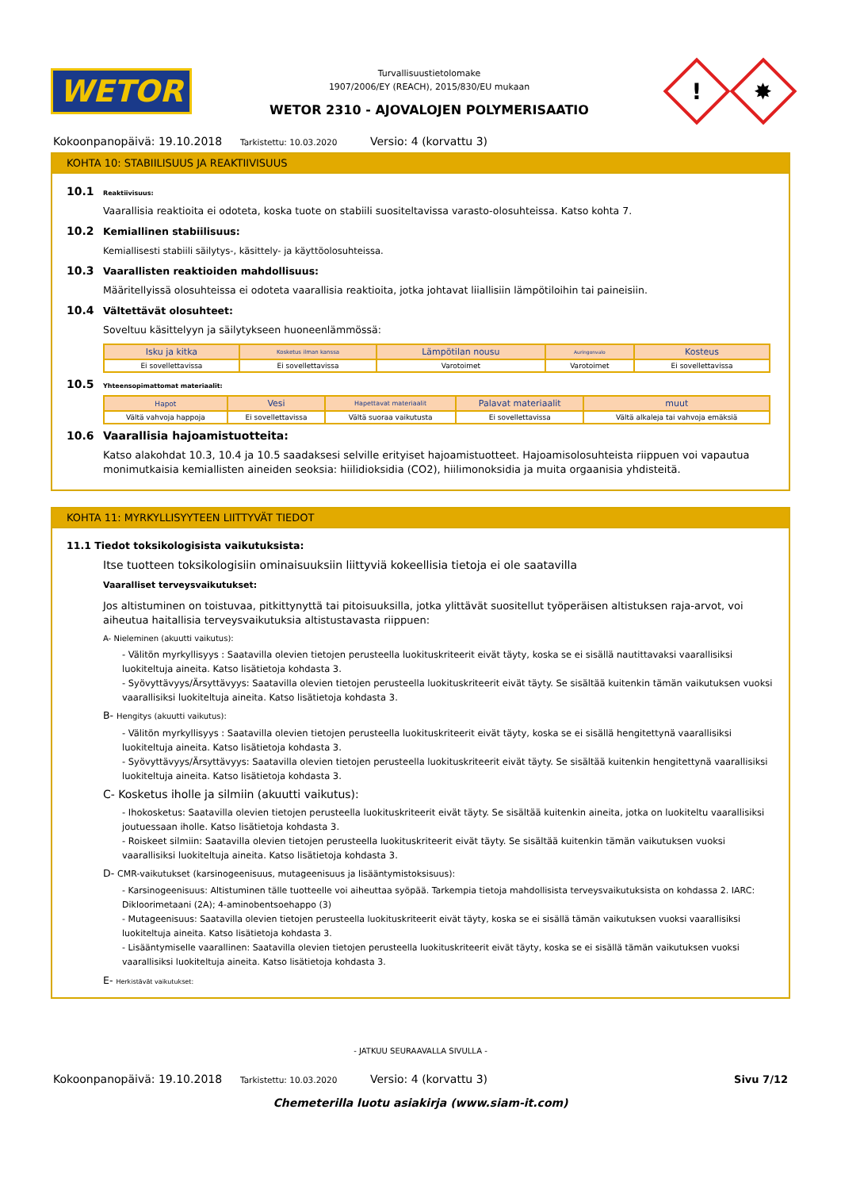WETOR
Turvallisuustietolomake
1907/2006/EY (REACH), 2015/830/EU mukaan
WETOR 2310 - AJOVALOJEN POLYMERISAATIO
!
✸
Kokoonpanopäivä: 19.10.2018 Tarkistettu: 10.03.2020 Versio: 4 (korvattu 3)
KOHTA 10: STABIILISUUS JA REAKTIIVISUUS
10.1 Reaktiivisuus:
Vaarallisia reaktioita ei odoteta, koska tuote on stabiili suositeltavissa varasto-olosuhteissa. Katso kohta 7.
10.2 Kemiallinen stabiilisuus:
Kemiallisesti stabiili säilytys-, käsittely- ja käyttöolosuhteissa.
10.3 Vaarallisten reaktioiden mahdollisuus:
Määritellyissä olosuhteissa ei odoteta vaarallisia reaktioita, jotka johtavat liiallisiin lämpötiloihin tai paineisiin.
10.4 Vältettävät olosuhteet:
Soveltuu käsittelyyn ja säilytykseen huoneenlämmössä:
| Isku ja kitka | Kosketus ilman kanssa | Lämpötilan nousu | Auringonvalo | Kosteus |
| --- | --- | --- | --- | --- |
| Ei sovellettavissa | Ei sovellettavissa | Varotoimet | Varotoimet | Ei sovellettavissa |
10.5 Yhteensopimattomat materiaalit:
| Hapot | Vesi | Hapettavat materiaalit | Palavat materiaalit | muut |
| --- | --- | --- | --- | --- |
| Vältä vahvoja happoja | Ei sovellettavissa | Vältä suoraa vaikutusta | Ei sovellettavissa | Vältä alkaleja tai vahvoja emäksiä |
10.6 Vaarallisia hajoamistuotteita:
Katso alakohdat 10.3, 10.4 ja 10.5 saadaksesi selville erityiset hajoamistuotteet. Hajoamisolosuhteista riippuen voi vapautua monimutkaisia kemiallisten aineiden seoksia: hiilidioksidia (CO2), hiilimonoksidia ja muita orgaanisia yhdisteitä.
KOHTA 11: MYRKYLLISYYTEEN LIITTYVÄT TIEDOT
11.1 Tiedot toksikologisista vaikutuksista:
Itse tuotteen toksikologisiin ominaisuuksiin liittyviä kokeellisia tietoja ei ole saatavilla
Vaaralliset terveysvaikutukset:
Jos altistuminen on toistuvaa, pitkittynyttä tai pitoisuuksilla, jotka ylittävät suositellut työperäisen altistuksen raja-arvot, voi aiheutua haitallisia terveysvaikutuksia altistustavasta riippuen:
A- Nieleminen (akuutti vaikutus):
- Välitön myrkyllisyys : Saatavilla olevien tietojen perusteella luokituskriteerit eivät täyty, koska se ei sisällä nautittavaksi vaarallisiksi luokiteltuja aineita. Katso lisätietoja kohdasta 3.
- Syövyttävyys/Ärsyttävyys: Saatavilla olevien tietojen perusteella luokituskriteerit eivät täyty. Se sisältää kuitenkin tämän vaikutuksen vuoksi vaarallisiksi luokiteltuja aineita. Katso lisätietoja kohdasta 3.
B- Hengitys (akuutti vaikutus):
- Välitön myrkyllisyys : Saatavilla olevien tietojen perusteella luokituskriteerit eivät täyty, koska se ei sisällä hengitettynä vaarallisiksi luokiteltuja aineita. Katso lisätietoja kohdasta 3.
- Syövyttävyys/Ärsyttävyys: Saatavilla olevien tietojen perusteella luokituskriteerit eivät täyty. Se sisältää kuitenkin hengitettynä vaarallisiksi luokiteltuja aineita. Katso lisätietoja kohdasta 3.
C- Kosketus iholle ja silmiin (akuutti vaikutus):
- Ihokosketus: Saatavilla olevien tietojen perusteella luokituskriteerit eivät täyty. Se sisältää kuitenkin aineita, jotka on luokiteltu vaarallisiksi joutuessaan iholle. Katso lisätietoja kohdasta 3.
- Roiskeet silmiin: Saatavilla olevien tietojen perusteella luokituskriteerit eivät täyty. Se sisältää kuitenkin tämän vaikutuksen vuoksi vaarallisiksi luokiteltuja aineita. Katso lisätietoja kohdasta 3.
D- CMR-vaikutukset (karsinogeenisuus, mutageenisuus ja lisääntymistoksisuus):
- Karsinogeenisuus: Altistuminen tälle tuotteelle voi aiheuttaa syöpää. Tarkempia tietoja mahdollisista terveysvaikutuksista on kohdassa 2. IARC: Dikloorimetaani (2A); 4-aminobentsoehappo (3)
- Mutageenisuus: Saatavilla olevien tietojen perusteella luokituskriteerit eivät täyty, koska se ei sisällä tämän vaikutuksen vuoksi vaarallisiksi luokiteltuja aineita. Katso lisätietoja kohdasta 3.
- Lisääntymiselle vaarallinen: Saatavilla olevien tietojen perusteella luokituskriteerit eivät täyty, koska se ei sisällä tämän vaikutuksen vuoksi vaarallisiksi luokiteltuja aineita. Katso lisätietoja kohdasta 3.
E- Herkistävät vaikutukset:
- JATKUU SEURAAVALLA SIVULLA -
Kokoonpanopäivä: 19.10.2018 Tarkistettu: 10.03.2020 Versio: 4 (korvattu 3) Sivu 7/12
Chemeterilla luotu asiakirja (www.siam-it.com)